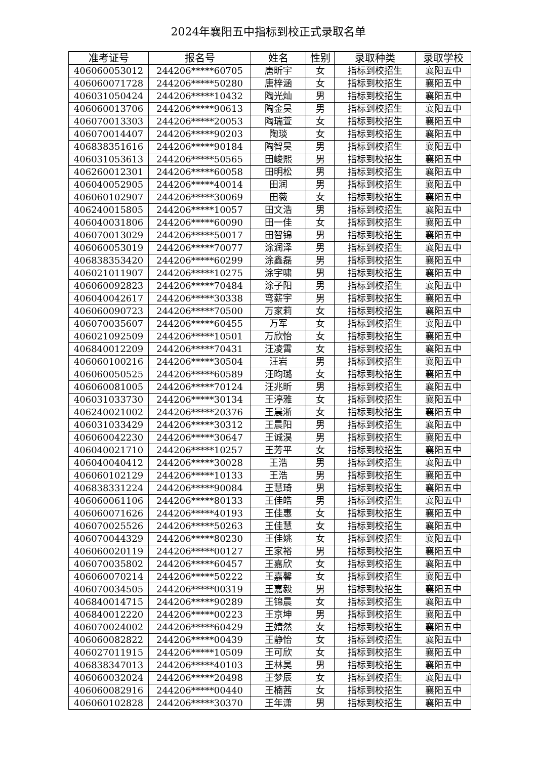2024年襄阳五中指标到校正式录取名单
| 准考证号 | 报名号 | 姓名 | 性别 | 录取种类 | 录取学校 |
| --- | --- | --- | --- | --- | --- |
| 406060053012 | 244206*****60705 | 唐昕宇 | 女 | 指标到校招生 | 襄阳五中 |
| 406060071728 | 244206*****50280 | 唐梓涵 | 女 | 指标到校招生 | 襄阳五中 |
| 406031050424 | 244206*****10432 | 陶光灿 | 男 | 指标到校招生 | 襄阳五中 |
| 406060013706 | 244206*****90613 | 陶金昊 | 男 | 指标到校招生 | 襄阳五中 |
| 406070013303 | 244206*****20053 | 陶瑞萱 | 女 | 指标到校招生 | 襄阳五中 |
| 406070014407 | 244206*****90203 | 陶琰 | 女 | 指标到校招生 | 襄阳五中 |
| 406838351616 | 244206*****90184 | 陶智昊 | 男 | 指标到校招生 | 襄阳五中 |
| 406031053613 | 244206*****50565 | 田峻熙 | 男 | 指标到校招生 | 襄阳五中 |
| 406260012301 | 244206*****60058 | 田明松 | 男 | 指标到校招生 | 襄阳五中 |
| 406040052905 | 244206*****40014 | 田润 | 男 | 指标到校招生 | 襄阳五中 |
| 406060102907 | 244206*****30069 | 田薇 | 女 | 指标到校招生 | 襄阳五中 |
| 406240015805 | 244206*****10057 | 田文浩 | 男 | 指标到校招生 | 襄阳五中 |
| 406040031806 | 244206*****60090 | 田一佳 | 女 | 指标到校招生 | 襄阳五中 |
| 406070013029 | 244206*****50017 | 田智锦 | 男 | 指标到校招生 | 襄阳五中 |
| 406060053019 | 244206*****70077 | 涂润泽 | 男 | 指标到校招生 | 襄阳五中 |
| 406838353420 | 244206*****60299 | 涂鑫磊 | 男 | 指标到校招生 | 襄阳五中 |
| 406021011907 | 244206*****10275 | 涂宇啸 | 男 | 指标到校招生 | 襄阳五中 |
| 406060092823 | 244206*****70484 | 涂子阳 | 男 | 指标到校招生 | 襄阳五中 |
| 406040042617 | 244206*****30338 | 弯薪宇 | 男 | 指标到校招生 | 襄阳五中 |
| 406060090723 | 244206*****70500 | 万家莉 | 女 | 指标到校招生 | 襄阳五中 |
| 406070035607 | 244206*****60455 | 万军 | 女 | 指标到校招生 | 襄阳五中 |
| 406021092509 | 244206*****10501 | 万欣怡 | 女 | 指标到校招生 | 襄阳五中 |
| 406840012209 | 244206*****70431 | 汪凌霄 | 女 | 指标到校招生 | 襄阳五中 |
| 406060100216 | 244206*****30504 | 汪岩 | 男 | 指标到校招生 | 襄阳五中 |
| 406060050525 | 244206*****60589 | 汪昀璐 | 女 | 指标到校招生 | 襄阳五中 |
| 406060081005 | 244206*****70124 | 汪兆昕 | 男 | 指标到校招生 | 襄阳五中 |
| 406031033730 | 244206*****30134 | 王渟雅 | 女 | 指标到校招生 | 襄阳五中 |
| 406240021002 | 244206*****20376 | 王晨淅 | 女 | 指标到校招生 | 襄阳五中 |
| 406031033429 | 244206*****30312 | 王晨阳 | 男 | 指标到校招生 | 襄阳五中 |
| 406060042230 | 244206*****30647 | 王诚淏 | 男 | 指标到校招生 | 襄阳五中 |
| 406040021710 | 244206*****10257 | 王芳平 | 女 | 指标到校招生 | 襄阳五中 |
| 406040040412 | 244206*****30028 | 王浩 | 男 | 指标到校招生 | 襄阳五中 |
| 406060102129 | 244206*****10133 | 王浩 | 男 | 指标到校招生 | 襄阳五中 |
| 406838331224 | 244206*****90084 | 王慧琦 | 男 | 指标到校招生 | 襄阳五中 |
| 406060061106 | 244206*****80133 | 王佳皓 | 男 | 指标到校招生 | 襄阳五中 |
| 406060071626 | 244206*****40193 | 王佳惠 | 女 | 指标到校招生 | 襄阳五中 |
| 406070025526 | 244206*****50263 | 王佳慧 | 女 | 指标到校招生 | 襄阳五中 |
| 406070044329 | 244206*****80230 | 王佳姚 | 女 | 指标到校招生 | 襄阳五中 |
| 406060020119 | 244206*****00127 | 王家裕 | 男 | 指标到校招生 | 襄阳五中 |
| 406070035802 | 244206*****60457 | 王嘉欣 | 女 | 指标到校招生 | 襄阳五中 |
| 406060070214 | 244206*****50222 | 王嘉馨 | 女 | 指标到校招生 | 襄阳五中 |
| 406070034505 | 244206*****00319 | 王嘉毅 | 男 | 指标到校招生 | 襄阳五中 |
| 406840014715 | 244206*****90289 | 王锦晨 | 女 | 指标到校招生 | 襄阳五中 |
| 406840012220 | 244206*****00223 | 王京坤 | 男 | 指标到校招生 | 襄阳五中 |
| 406070024002 | 244206*****60429 | 王婧然 | 女 | 指标到校招生 | 襄阳五中 |
| 406060082822 | 244206*****00439 | 王静怡 | 女 | 指标到校招生 | 襄阳五中 |
| 406027011915 | 244206*****10509 | 王可欣 | 女 | 指标到校招生 | 襄阳五中 |
| 406838347013 | 244206*****40103 | 王林昊 | 男 | 指标到校招生 | 襄阳五中 |
| 406060032024 | 244206*****20498 | 王梦辰 | 女 | 指标到校招生 | 襄阳五中 |
| 406060082916 | 244206*****00440 | 王楠茜 | 女 | 指标到校招生 | 襄阳五中 |
| 406060102828 | 244206*****30370 | 王年潇 | 男 | 指标到校招生 | 襄阳五中 |